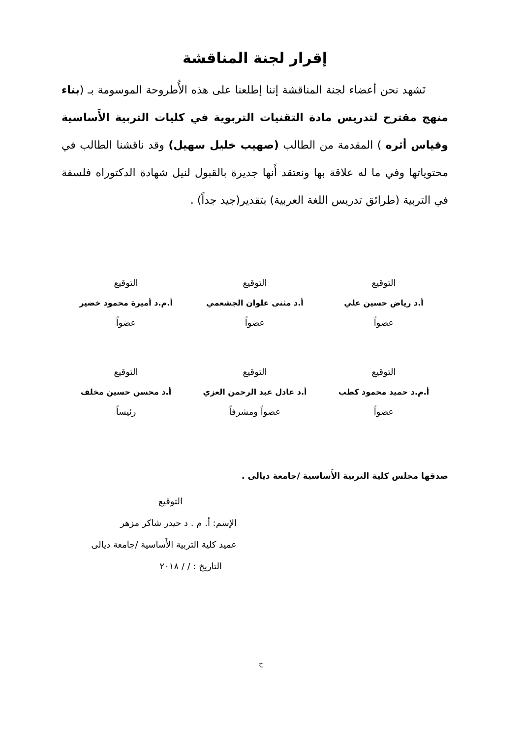إقرار لجنة المناقشة
نَشهد نحن أعضاء لجنة المناقشة إننا إطلعنا على هذه الأُطروحة الموسومة بـ (بناء منهج مقترح لتدريس مادة التقنيات التربوية في كليات التربية الأَساسية وقياس أثره ) المقدمة من الطالب (صهيب خليل سهيل) وقد ناقشنا الطالب في محتوياتها وفي ما له علاقة بها ونعتقد أَنها جديرة بالقبول لنيل شهادة الدكتوراه فلسفة في التربية (طرائق تدريس اللغة العربية) بتقدير(جيد جداً) .
التوقيع
أ.د رياض حسين علي
عضواً
التوقيع
أ.د مثنى علوان الجشعمي
عضواً
التوقيع
أ.م.د أميرة محمود خضير
عضواً
التوقيع
أ.م.د حميد محمود كطب
عضواً
التوقيع
أ.د عادل عبد الرحمن العزي
عضواً ومشرفاً
التوقيع
أ.د محسن حسين مخلف
رئيساً
صدقها مجلس كلية التربية الأَساسية /جامعة ديالى .
التوقيع
الإسم: أ. م . د حيدر شاكر مزهر
عميد كلية التربية الأَساسية /جامعة ديالى
التاريخ : / / ٢٠١٨
خ